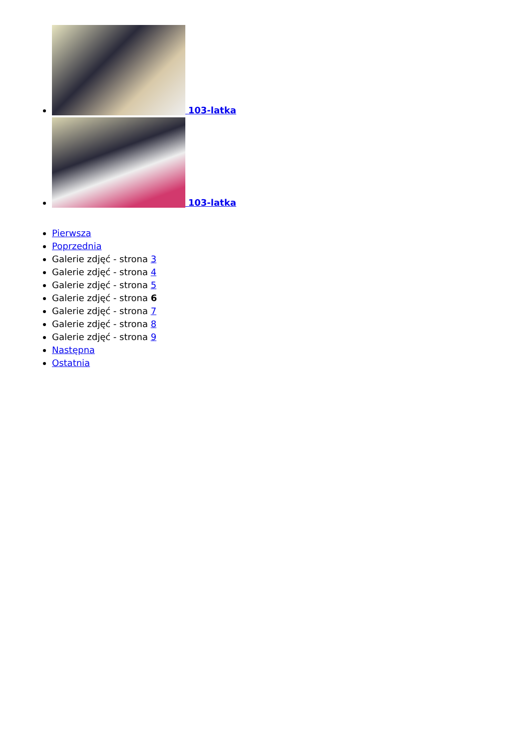103-latka
103-latka
Pierwsza
Poprzednia
Galerie zdjęć - strona 3
Galerie zdjęć - strona 4
Galerie zdjęć - strona 5
Galerie zdjęć - strona 6
Galerie zdjęć - strona 7
Galerie zdjęć - strona 8
Galerie zdjęć - strona 9
Następna
Ostatnia